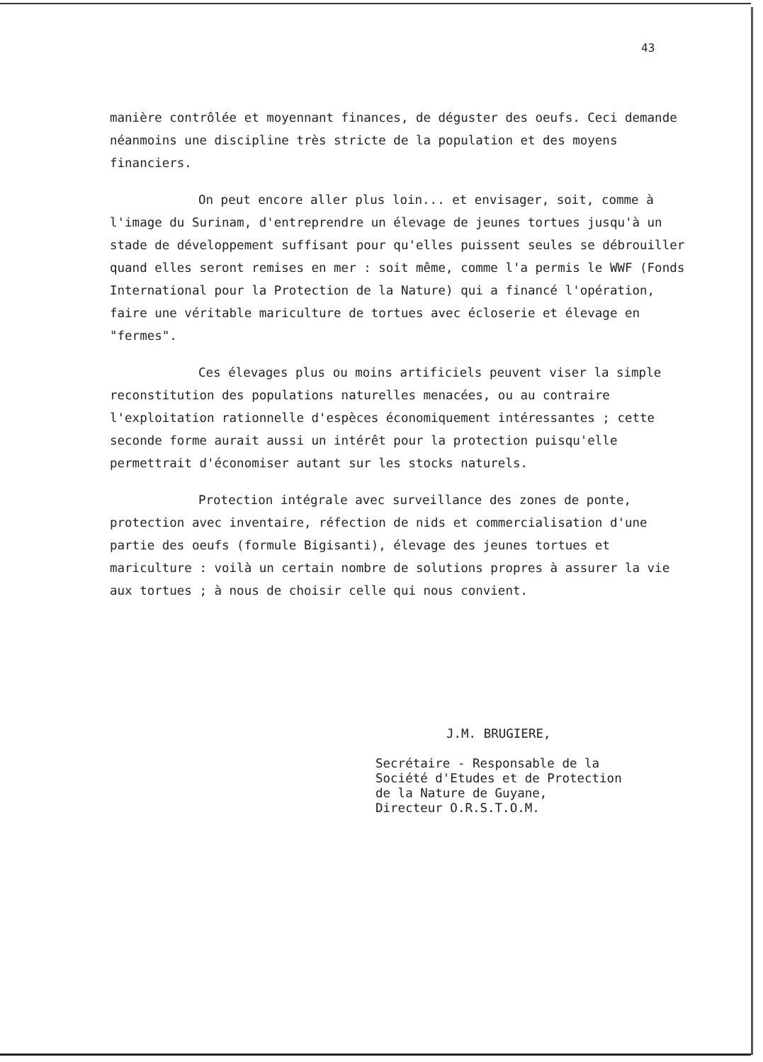43
manière contrôlée et moyennant finances, de déguster des oeufs. Ceci demande néanmoins une discipline très stricte de la population et des moyens financiers.
On peut encore aller plus loin... et envisager, soit, comme à l'image du Surinam, d'entreprendre un élevage de jeunes tortues jusqu'à un stade de développement suffisant pour qu'elles puissent seules se débrouiller quand elles seront remises en mer : soit même, comme l'a permis le WWF (Fonds International pour la Protection de la Nature) qui a financé l'opération, faire une véritable mariculture de tortues avec écloserie et élevage en "fermes".
Ces élevages plus ou moins artificiels peuvent viser la simple reconstitution des populations naturelles menacées, ou au contraire l'exploitation rationnelle d'espèces économiquement intéressantes ; cette seconde forme aurait aussi un intérêt pour la protection puisqu'elle permettrait d'économiser autant sur les stocks naturels.
Protection intégrale avec surveillance des zones de ponte, protection avec inventaire, réfection de nids et commercialisation d'une partie des oeufs (formule Bigisanti), élevage des jeunes tortues et mariculture : voilà un certain nombre de solutions propres à assurer la vie aux tortues ; à nous de choisir celle qui nous convient.
J.M. BRUGIERE,
Secrétaire - Responsable de la
Société d'Etudes et de Protection
de la Nature de Guyane,
Directeur O.R.S.T.O.M.